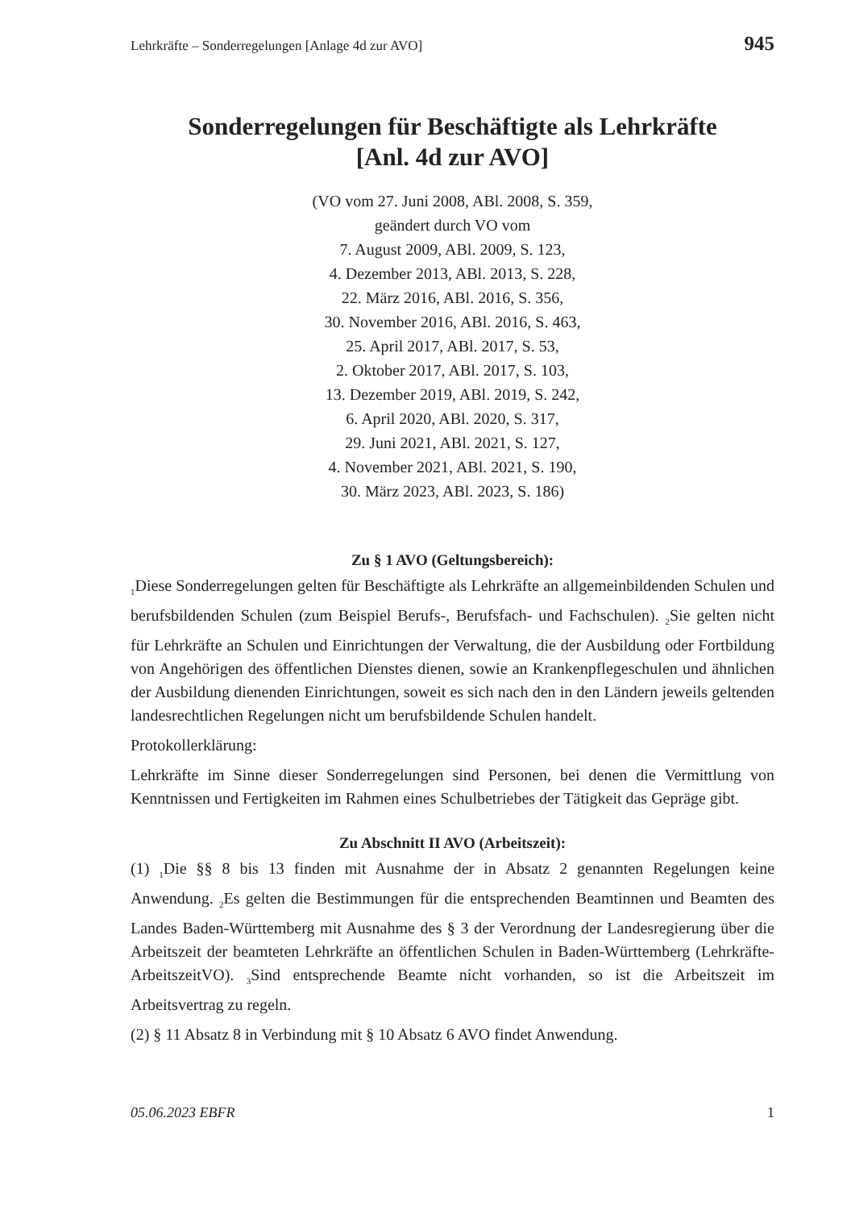Lehrkräfte – Sonderregelungen [Anlage 4d zur AVO] 945
Sonderregelungen für Beschäftigte als Lehrkräfte
[Anl. 4d zur AVO]
(VO vom 27. Juni 2008, ABl. 2008, S. 359,
geändert durch VO vom
7. August 2009, ABl. 2009, S. 123,
4. Dezember 2013, ABl. 2013, S. 228,
22. März 2016, ABl. 2016, S. 356,
30. November 2016, ABl. 2016, S. 463,
25. April 2017, ABl. 2017, S. 53,
2. Oktober 2017, ABl. 2017, S. 103,
13. Dezember 2019, ABl. 2019, S. 242,
6. April 2020, ABl. 2020, S. 317,
29. Juni 2021, ABl. 2021, S. 127,
4. November 2021, ABl. 2021, S. 190,
30. März 2023, ABl. 2023, S. 186)
Zu § 1 AVO (Geltungsbereich):
<sub>1</sub>Diese Sonderregelungen gelten für Beschäftigte als Lehrkräfte an allgemeinbildenden Schulen und berufsbildenden Schulen (zum Beispiel Berufs-, Berufsfach- und Fachschulen). <sub>2</sub>Sie gelten nicht für Lehrkräfte an Schulen und Einrichtungen der Verwaltung, die der Ausbildung oder Fortbildung von Angehörigen des öffentlichen Dienstes dienen, sowie an Krankenpflegeschulen und ähnlichen der Ausbildung dienenden Einrichtungen, soweit es sich nach den in den Ländern jeweils geltenden landesrechtlichen Regelungen nicht um berufsbildende Schulen handelt.
Protokollerklärung:
Lehrkräfte im Sinne dieser Sonderregelungen sind Personen, bei denen die Vermittlung von Kenntnissen und Fertigkeiten im Rahmen eines Schulbetriebes der Tätigkeit das Gepräge gibt.
Zu Abschnitt II AVO (Arbeitszeit):
(1) <sub>1</sub>Die §§ 8 bis 13 finden mit Ausnahme der in Absatz 2 genannten Regelungen keine Anwendung. <sub>2</sub>Es gelten die Bestimmungen für die entsprechenden Beamtinnen und Beamten des Landes Baden-Württemberg mit Ausnahme des § 3 der Verordnung der Landesregierung über die Arbeitszeit der beamteten Lehrkräfte an öffentlichen Schulen in Baden-Württemberg (Lehrkräfte-ArbeitszeitVO). <sub>3</sub>Sind entsprechende Beamte nicht vorhanden, so ist die Arbeitszeit im Arbeitsvertrag zu regeln.
(2) § 11 Absatz 8 in Verbindung mit § 10 Absatz 6 AVO findet Anwendung.
05.06.2023 EBFR 1